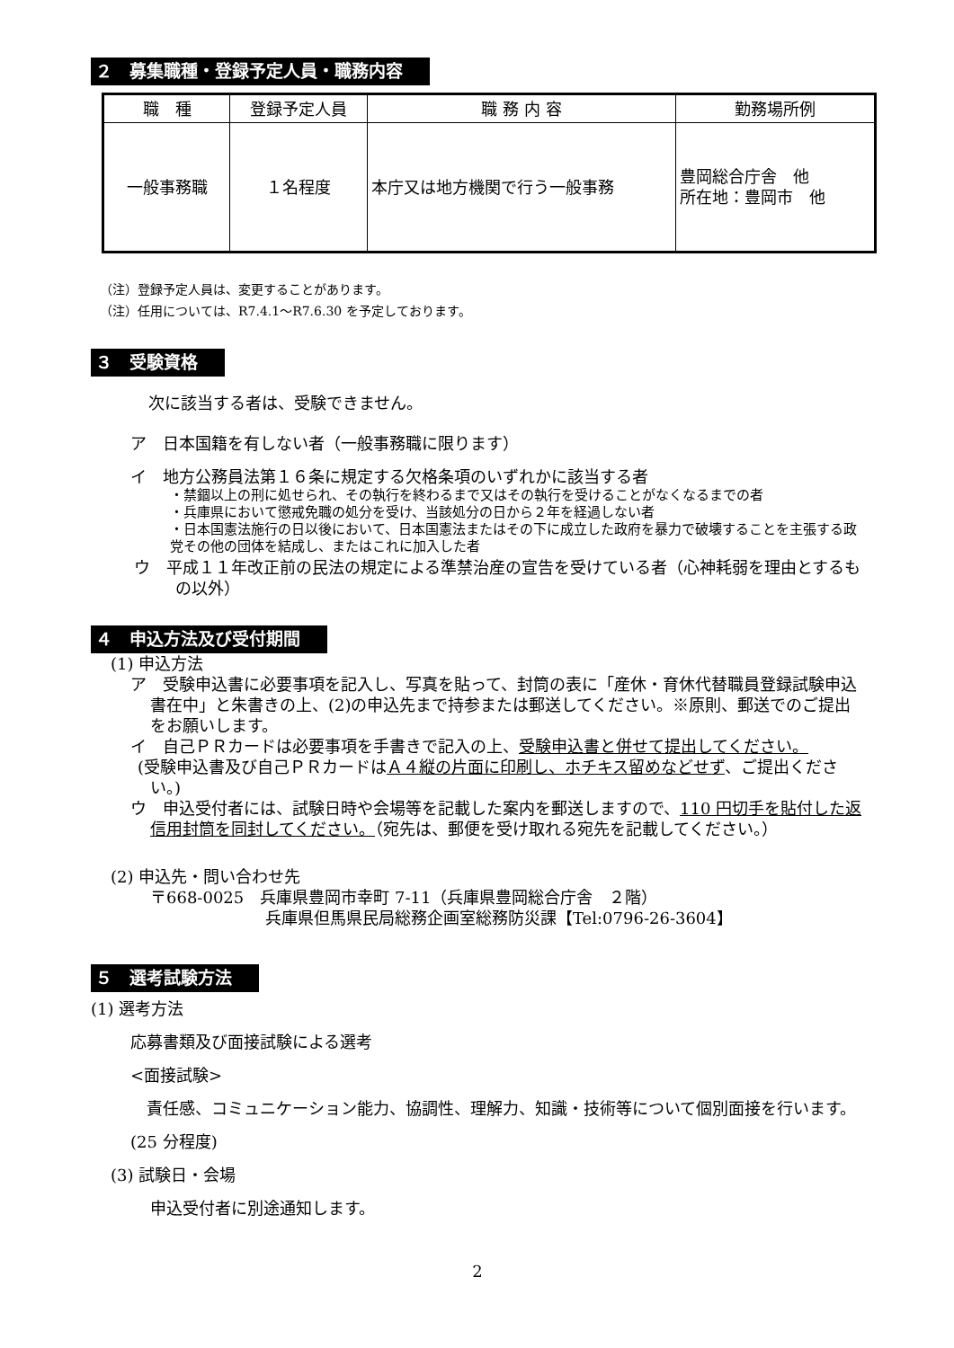２　募集職種・登録予定人員・職務内容
| 職 種 | 登録予定人員 | 職 務 内 容 | 勤務場所例 |
| --- | --- | --- | --- |
| 一般事務職 | １名程度 | 本庁又は地方機関で行う一般事務 | 豊岡総合庁舎 他 所在地：豊岡市 他 |
（注）登録予定人員は、変更することがあります。
（注）任用については、R7.4.1～R7.6.30 を予定しております。
３　受験資格
次に該当する者は、受験できません。
ア　日本国籍を有しない者（一般事務職に限ります）
イ　地方公務員法第１６条に規定する欠格条項のいずれかに該当する者
・禁錮以上の刑に処せられ、その執行を終わるまで又はその執行を受けることがなくなるまでの者
・兵庫県において懲戒免職の処分を受け、当該処分の日から２年を経過しない者
・日本国憲法施行の日以後において、日本国憲法またはその下に成立した政府を暴力で破壊することを主張する政党その他の団体を結成し、またはこれに加入した者
ウ　平成１１年改正前の民法の規定による準禁治産の宣告を受けている者（心神耗弱を理由とするもの以外）
４　申込方法及び受付期間
(1) 申込方法
ア　受験申込書に必要事項を記入し、写真を貼って、封筒の表に「産休・育休代替職員登録試験申込書在中」と朱書きの上、(2)の申込先まで持参または郵送してください。※原則、郵送でのご提出をお願いします。
イ　自己ＰＲカードは必要事項を手書きで記入の上、受験申込書と併せて提出してください。
(受験申込書及び自己ＰＲカードはＡ４縦の片面に印刷し、ホチキス留めなどせず、ご提出ください。)
ウ　申込受付者には、試験日時や会場等を記載した案内を郵送しますので、110 円切手を貼付した返信用封筒を同封してください。（宛先は、郵便を受け取れる宛先を記載してください。）
(2) 申込先・問い合わせ先
〒668-0025　兵庫県豊岡市幸町 7-11（兵庫県豊岡総合庁舎　２階）
兵庫県但馬県民局総務企画室総務防災課【Tel:0796-26-3604】
５　選考試験方法
(1) 選考方法
応募書類及び面接試験による選考
<面接試験>
　責任感、コミュニケーション能力、協調性、理解力、知識・技術等について個別面接を行います。(25 分程度)
(3) 試験日・会場
申込受付者に別途通知します。
2